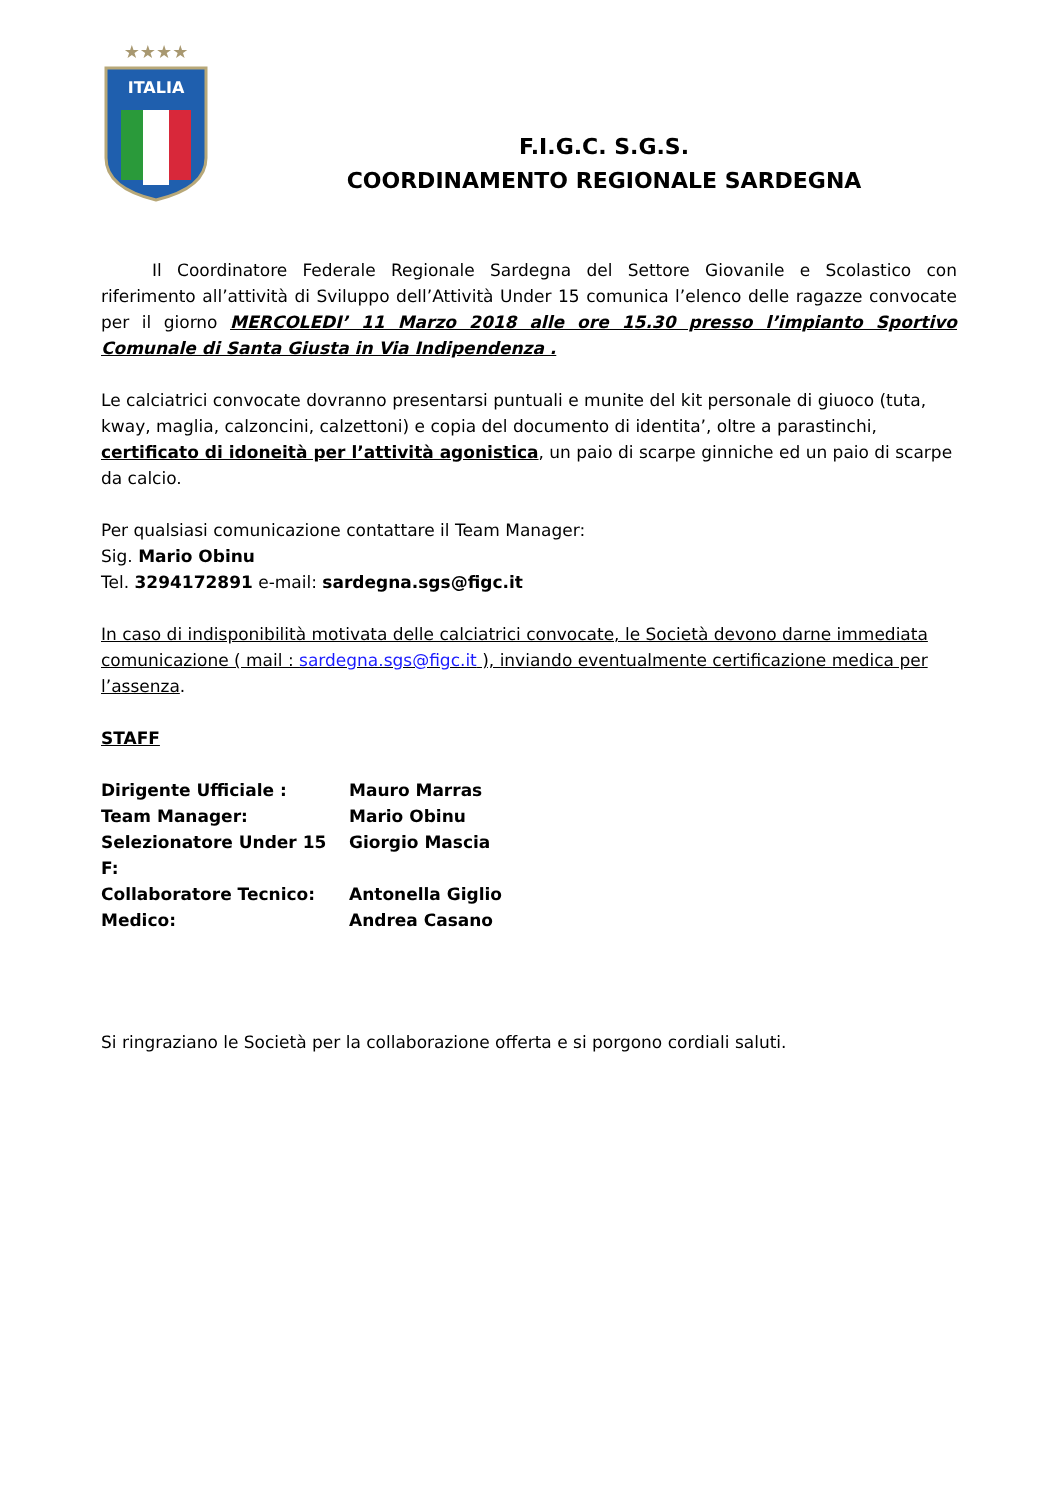★★★★
ITALIA
F.I.G.C. S.G.S.
COORDINAMENTO REGIONALE SARDEGNA
   Il Coordinatore Federale Regionale Sardegna del Settore Giovanile e Scolastico con riferimento all’attività di Sviluppo dell’Attività Under 15 comunica l’elenco delle ragazze convocate per il giorno MERCOLEDI’ 11 Marzo 2018 alle ore 15.30 presso l’impianto Sportivo Comunale di Santa Giusta in Via Indipendenza .
Le calciatrici convocate dovranno presentarsi puntuali e munite del kit personale di giuoco (tuta, kway, maglia, calzoncini, calzettoni) e copia del documento di identita’, oltre a parastinchi, certificato di idoneità per l’attività agonistica, un paio di scarpe ginniche ed un paio di scarpe da calcio.
Per qualsiasi comunicazione contattare il Team Manager:
Sig. Mario Obinu
Tel. 3294172891 e-mail: sardegna.sgs@figc.it
In caso di indisponibilità motivata delle calciatrici convocate, le Società devono darne immediata comunicazione ( mail : sardegna.sgs@figc.it ), inviando eventualmente certificazione medica per l’assenza.
STAFF
Dirigente Ufficiale : Mauro Marras
Team Manager: Mario Obinu
Selezionatore Under 15 F: Giorgio Mascia
Collaboratore Tecnico: Antonella Giglio
Medico: Andrea Casano
Si ringraziano le Società per la collaborazione offerta e si porgono cordiali saluti.